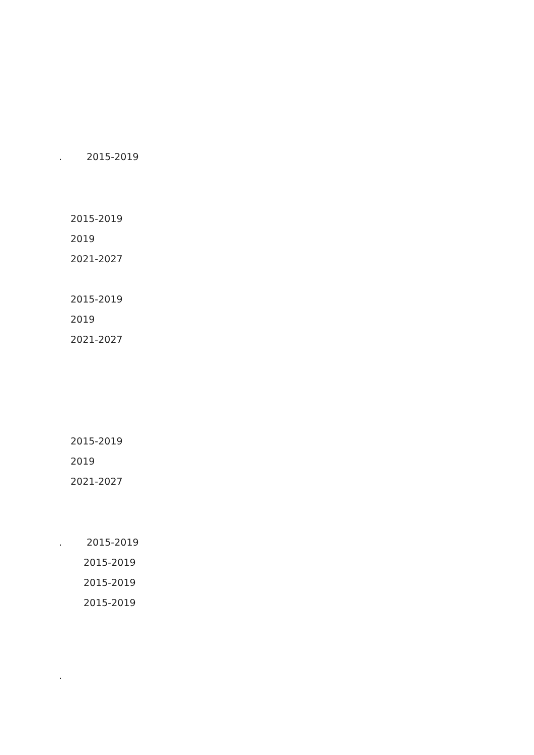. 2015-2019
2015-2019
2019
2021-2027
2015-2019
2019
2021-2027
2015-2019
2019
2021-2027
. 2015-2019
2015-2019
2015-2019
2015-2019
.